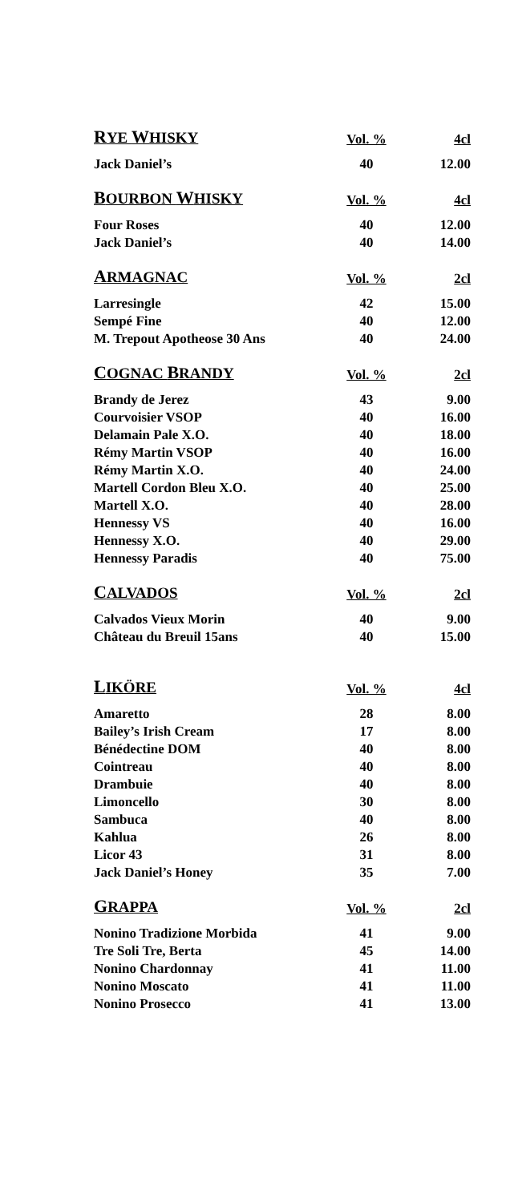| R YE W HISKY | Vol. % | 4cl |
| --- | --- | --- |
| Jack Daniel’s | 40 | 12.00 |
| B OURBON W HISKY | Vol. % | 4cl |
| Four Roses | 40 | 12.00 |
| Jack Daniel’s | 40 | 14.00 |
| A RMAGNAC | Vol. % | 2cl |
| Larresingle | 42 | 15.00 |
| Sempé Fine | 40 | 12.00 |
| M. Trepout Apotheose 30 Ans | 40 | 24.00 |
| C OGNAC B RANDY | Vol. % | 2cl |
| Brandy de Jerez | 43 | 9.00 |
| Courvoisier VSOP | 40 | 16.00 |
| Delamain Pale X.O. | 40 | 18.00 |
| Rémy Martin VSOP | 40 | 16.00 |
| Rémy Martin X.O. | 40 | 24.00 |
| Martell Cordon Bleu X.O. | 40 | 25.00 |
| Martell X.O. | 40 | 28.00 |
| Hennessy VS | 40 | 16.00 |
| Hennessy X.O. | 40 | 29.00 |
| Hennessy Paradis | 40 | 75.00 |
| C ALVADOS | Vol. % | 2cl |
| Calvados Vieux Morin | 40 | 9.00 |
| Château du Breuil 15ans | 40 | 15.00 |
| L IKÖRE | Vol. % | 4cl |
| Amaretto | 28 | 8.00 |
| Bailey’s Irish Cream | 17 | 8.00 |
| Bénédectine DOM | 40 | 8.00 |
| Cointreau | 40 | 8.00 |
| Drambuie | 40 | 8.00 |
| Limoncello | 30 | 8.00 |
| Sambuca | 40 | 8.00 |
| Kahlua | 26 | 8.00 |
| Licor 43 | 31 | 8.00 |
| Jack Daniel’s Honey | 35 | 7.00 |
| G RAPPA | Vol. % | 2cl |
| Nonino Tradizione Morbida | 41 | 9.00 |
| Tre Soli Tre, Berta | 45 | 14.00 |
| Nonino Chardonnay | 41 | 11.00 |
| Nonino Moscato | 41 | 11.00 |
| Nonino Prosecco | 41 | 13.00 |